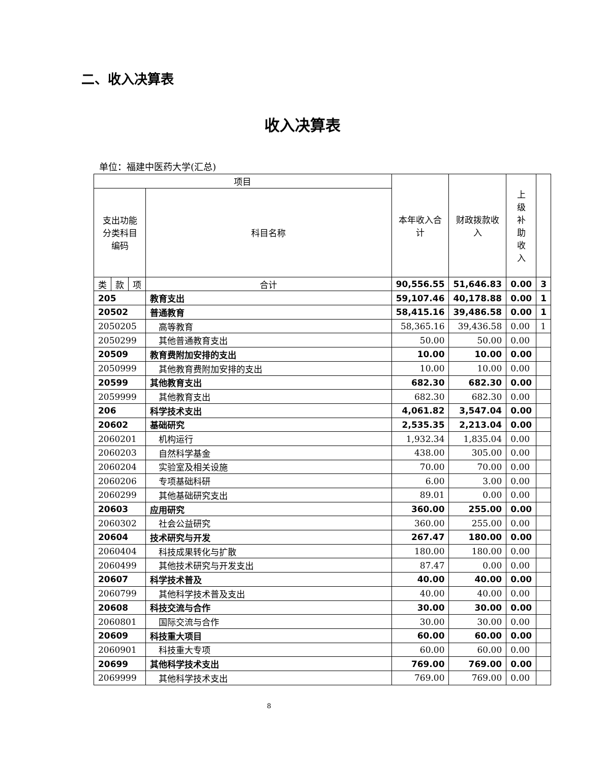二、收入决算表
收入决算表
单位：福建中医药大学(汇总)
| 项目 | | | | 本年收入合计 | 财政拨款收入 | 上 级 补 助 收 入 | |
| --- | --- | --- | --- | --- | --- | --- | --- |
| 支出功能 分类科目 编码 | | | 科目名称 | | | | |
| 类 | 款 | 项 | 合计 | 90,556.55 | 51,646.83 | 0.00 | 3 |
| 205 | | | 教育支出 | 59,107.46 | 40,178.88 | 0.00 | 1 |
| 20502 | | | 普通教育 | 58,415.16 | 39,486.58 | 0.00 | 1 |
| 2050205 | | | 高等教育 | 58,365.16 | 39,436.58 | 0.00 | 1 |
| 2050299 | | | 其他普通教育支出 | 50.00 | 50.00 | 0.00 | |
| 20509 | | | 教育费附加安排的支出 | 10.00 | 10.00 | 0.00 | |
| 2050999 | | | 其他教育费附加安排的支出 | 10.00 | 10.00 | 0.00 | |
| 20599 | | | 其他教育支出 | 682.30 | 682.30 | 0.00 | |
| 2059999 | | | 其他教育支出 | 682.30 | 682.30 | 0.00 | |
| 206 | | | 科学技术支出 | 4,061.82 | 3,547.04 | 0.00 | |
| 20602 | | | 基础研究 | 2,535.35 | 2,213.04 | 0.00 | |
| 2060201 | | | 机构运行 | 1,932.34 | 1,835.04 | 0.00 | |
| 2060203 | | | 自然科学基金 | 438.00 | 305.00 | 0.00 | |
| 2060204 | | | 实验室及相关设施 | 70.00 | 70.00 | 0.00 | |
| 2060206 | | | 专项基础科研 | 6.00 | 3.00 | 0.00 | |
| 2060299 | | | 其他基础研究支出 | 89.01 | 0.00 | 0.00 | |
| 20603 | | | 应用研究 | 360.00 | 255.00 | 0.00 | |
| 2060302 | | | 社会公益研究 | 360.00 | 255.00 | 0.00 | |
| 20604 | | | 技术研究与开发 | 267.47 | 180.00 | 0.00 | |
| 2060404 | | | 科技成果转化与扩散 | 180.00 | 180.00 | 0.00 | |
| 2060499 | | | 其他技术研究与开发支出 | 87.47 | 0.00 | 0.00 | |
| 20607 | | | 科学技术普及 | 40.00 | 40.00 | 0.00 | |
| 2060799 | | | 其他科学技术普及支出 | 40.00 | 40.00 | 0.00 | |
| 20608 | | | 科技交流与合作 | 30.00 | 30.00 | 0.00 | |
| 2060801 | | | 国际交流与合作 | 30.00 | 30.00 | 0.00 | |
| 20609 | | | 科技重大项目 | 60.00 | 60.00 | 0.00 | |
| 2060901 | | | 科技重大专项 | 60.00 | 60.00 | 0.00 | |
| 20699 | | | 其他科学技术支出 | 769.00 | 769.00 | 0.00 | |
| 2069999 | | | 其他科学技术支出 | 769.00 | 769.00 | 0.00 | |
8